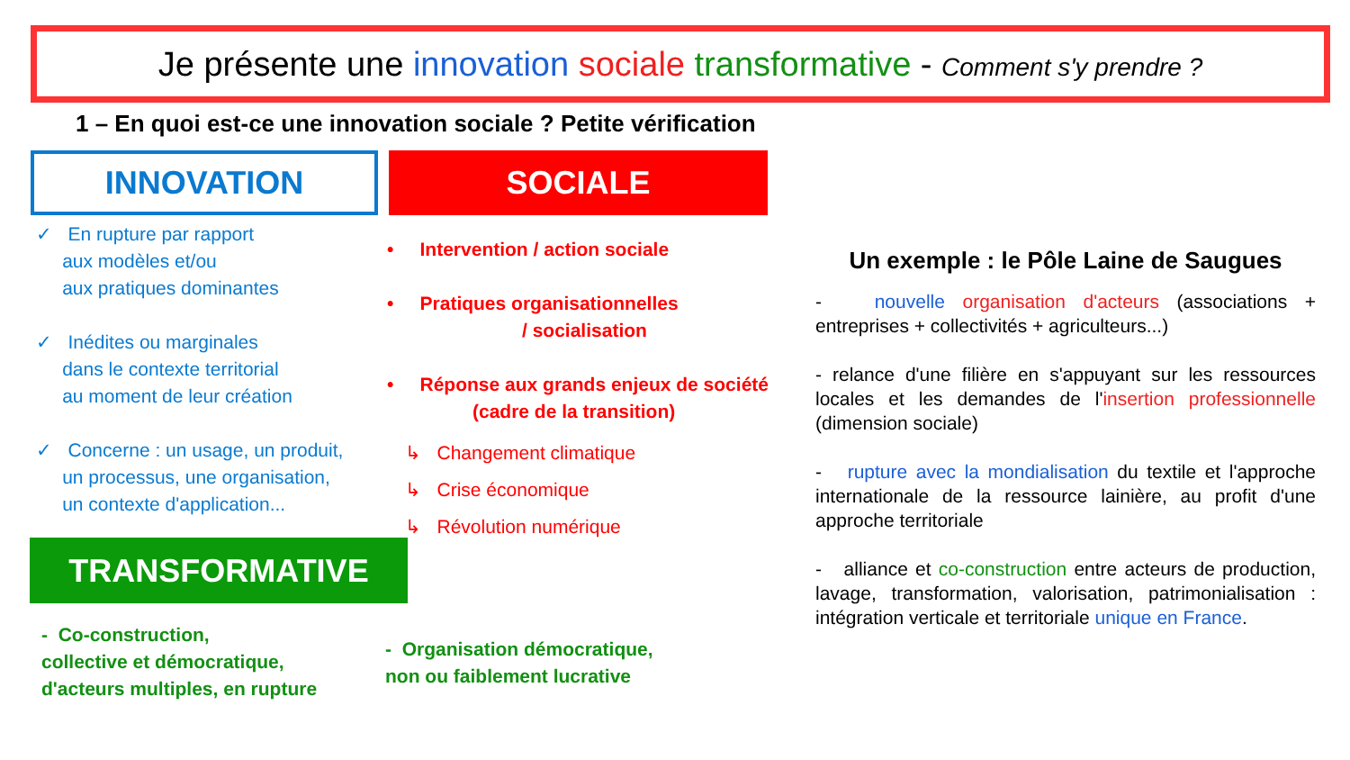Je présente une innovation sociale transformative - Comment s'y prendre ?
1 – En quoi est-ce une innovation sociale ? Petite vérification
INNOVATION SOCIALE
✓ En rupture par rapport
aux modèles et/ou
aux pratiques dominantes
✓ Inédites ou marginales
dans le contexte territorial
au moment de leur création
✓ Concerne : un usage, un produit,
un processus, une organisation,
un contexte d'application...
• Intervention / action sociale
• Pratiques organisationnelles
/ socialisation
• Réponse aux grands enjeux de société
(cadre de la transition)
↳ Changement climatique
↳ Crise économique
↳ Révolution numérique
TRANSFORMATIVE
- Co-construction,
collective et démocratique,
d'acteurs multiples, en rupture
- Organisation démocratique,
non ou faiblement lucrative
Un exemple : le Pôle Laine de Saugues
- nouvelle organisation d'acteurs (associations + entreprises + collectivités + agriculteurs...)
- relance d'une filière en s'appuyant sur les ressources locales et les demandes de l'insertion professionnelle (dimension sociale)
- rupture avec la mondialisation du textile et l'approche internationale de la ressource lainière, au profit d'une approche territoriale
- alliance et co-construction entre acteurs de production, lavage, transformation, valorisation, patrimonialisation : intégration verticale et territoriale unique en France.